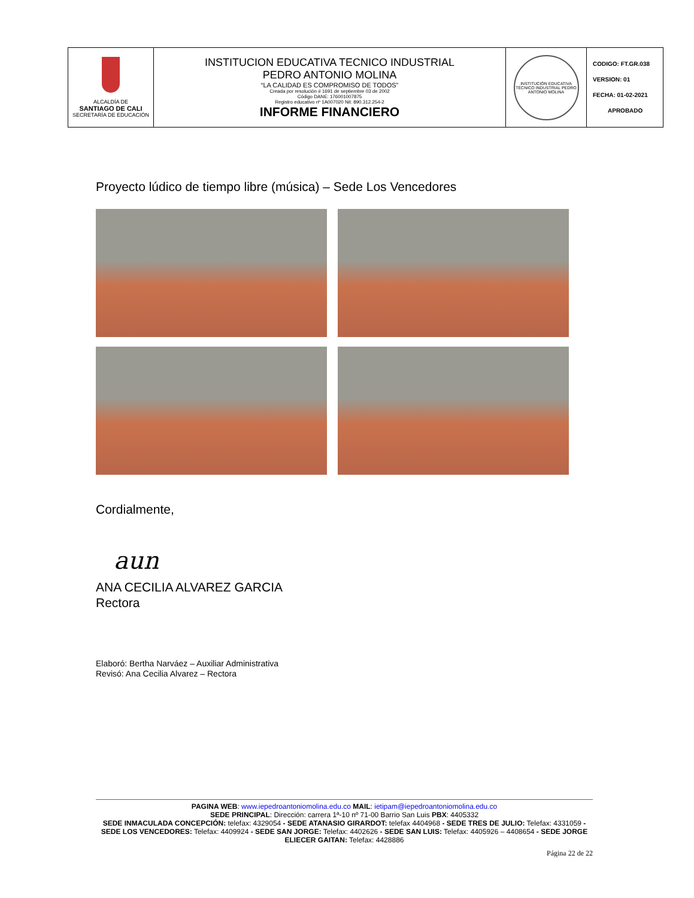| ALCALDÍA DE SANTIAGO DE CALI SECRETARÍA DE EDUCACIÓN | INSTITUCION EDUCATIVA TECNICO INDUSTRIAL PEDRO ANTONIO MOLINA “LA CALIDAD ES COMPROMISO DE TODOS” Creada por resolución # 1691 de septiembre 03 de 2002 Código DANE: 176001007875 Registro educativo nº 1A007020 Nit: 890.312.254-2 INFORME FINANCIERO | INSTITUCIÓN EDUCATIVA TÉCNICO INDUSTRIAL PEDRO ANTONIO MOLINA | CODIGO: FT.GR.038 VERSION: 01 FECHA: 01-02-2021 APROBADO |
Proyecto lúdico de tiempo libre (música) – Sede Los Vencedores
Cordialmente,
aun
ANA CECILIA ALVAREZ GARCIA
Rectora
Elaboró: Bertha Narváez – Auxiliar Administrativa
Revisó: Ana Cecilia Alvarez – Rectora
PAGINA WEB: www.iepedroantoniomolina.edu.co MAIL: ietipam@iepedroantoniomolina.edu.co
SEDE PRINCIPAL: Dirección: carrera 1ª-10 nº 71-00 Barrio San Luis PBX: 4405332
SEDE INMACULADA CONCEPCIÓN: telefax: 4329054 - SEDE ATANASIO GIRARDOT: telefax 4404968 - SEDE TRES DE JULIO: Telefax: 4331059 - SEDE LOS VENCEDORES: Telefax: 4409924 - SEDE SAN JORGE: Telefax: 4402626 - SEDE SAN LUIS: Telefax: 4405926 – 4408654 - SEDE JORGE ELIECER GAITAN: Telefax: 4428886
Página 22 de 22